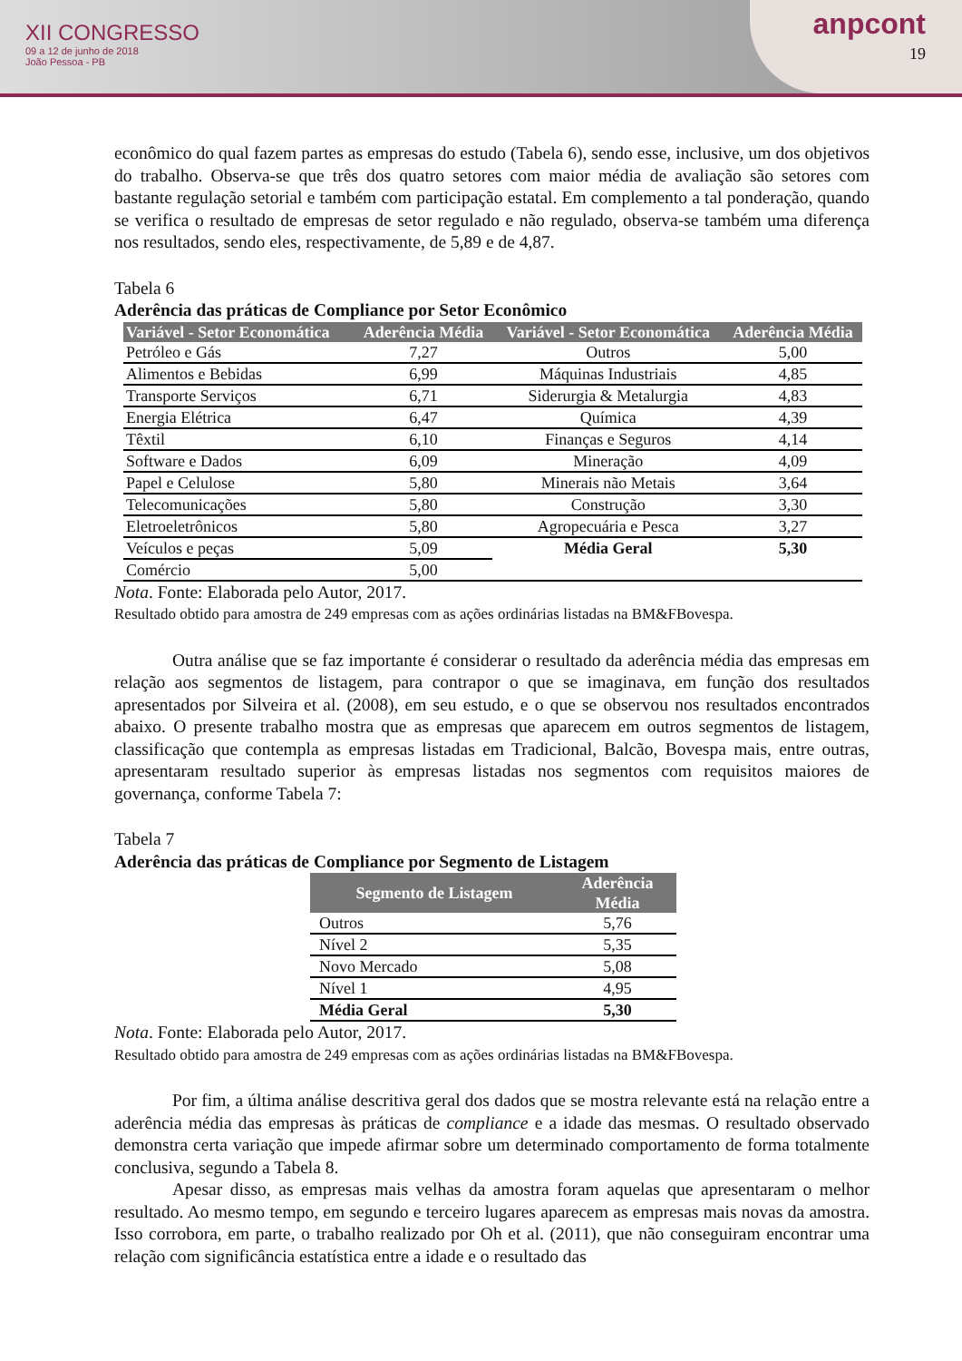XII CONGRESSO
09 a 12 de junho de 2018
João Pessoa - PB
anpcont
19
econômico do qual fazem partes as empresas do estudo (Tabela 6), sendo esse, inclusive, um dos objetivos do trabalho. Observa-se que três dos quatro setores com maior média de avaliação são setores com bastante regulação setorial e também com participação estatal. Em complemento a tal ponderação, quando se verifica o resultado de empresas de setor regulado e não regulado, observa-se também uma diferença nos resultados, sendo eles, respectivamente, de 5,89 e de 4,87.
Tabela 6
Aderência das práticas de Compliance por Setor Econômico
| Variável - Setor Economática | Aderência Média | Variável - Setor Economática | Aderência Média |
| --- | --- | --- | --- |
| Petróleo e Gás | 7,27 | Outros | 5,00 |
| Alimentos e Bebidas | 6,99 | Máquinas Industriais | 4,85 |
| Transporte Serviços | 6,71 | Siderurgia & Metalurgia | 4,83 |
| Energia Elétrica | 6,47 | Química | 4,39 |
| Têxtil | 6,10 | Finanças e Seguros | 4,14 |
| Software e Dados | 6,09 | Mineração | 4,09 |
| Papel e Celulose | 5,80 | Minerais não Metais | 3,64 |
| Telecomunicações | 5,80 | Construção | 3,30 |
| Eletroeletrônicos | 5,80 | Agropecuária e Pesca | 3,27 |
| Veículos e peças | 5,09 | Média Geral | 5,30 |
| Comércio | 5,00 | | |
Nota. Fonte: Elaborada pelo Autor, 2017.
Resultado obtido para amostra de 249 empresas com as ações ordinárias listadas na BM&FBovespa.
Outra análise que se faz importante é considerar o resultado da aderência média das empresas em relação aos segmentos de listagem, para contrapor o que se imaginava, em função dos resultados apresentados por Silveira et al. (2008), em seu estudo, e o que se observou nos resultados encontrados abaixo. O presente trabalho mostra que as empresas que aparecem em outros segmentos de listagem, classificação que contempla as empresas listadas em Tradicional, Balcão, Bovespa mais, entre outras, apresentaram resultado superior às empresas listadas nos segmentos com requisitos maiores de governança, conforme Tabela 7:
Tabela 7
Aderência das práticas de Compliance por Segmento de Listagem
| Segmento de Listagem | Aderência Média |
| --- | --- |
| Outros | 5,76 |
| Nível 2 | 5,35 |
| Novo Mercado | 5,08 |
| Nível 1 | 4,95 |
| Média Geral | 5,30 |
Nota. Fonte: Elaborada pelo Autor, 2017.
Resultado obtido para amostra de 249 empresas com as ações ordinárias listadas na BM&FBovespa.
Por fim, a última análise descritiva geral dos dados que se mostra relevante está na relação entre a aderência média das empresas às práticas de compliance e a idade das mesmas. O resultado observado demonstra certa variação que impede afirmar sobre um determinado comportamento de forma totalmente conclusiva, segundo a Tabela 8.
Apesar disso, as empresas mais velhas da amostra foram aquelas que apresentaram o melhor resultado. Ao mesmo tempo, em segundo e terceiro lugares aparecem as empresas mais novas da amostra. Isso corrobora, em parte, o trabalho realizado por Oh et al. (2011), que não conseguiram encontrar uma relação com significância estatística entre a idade e o resultado das